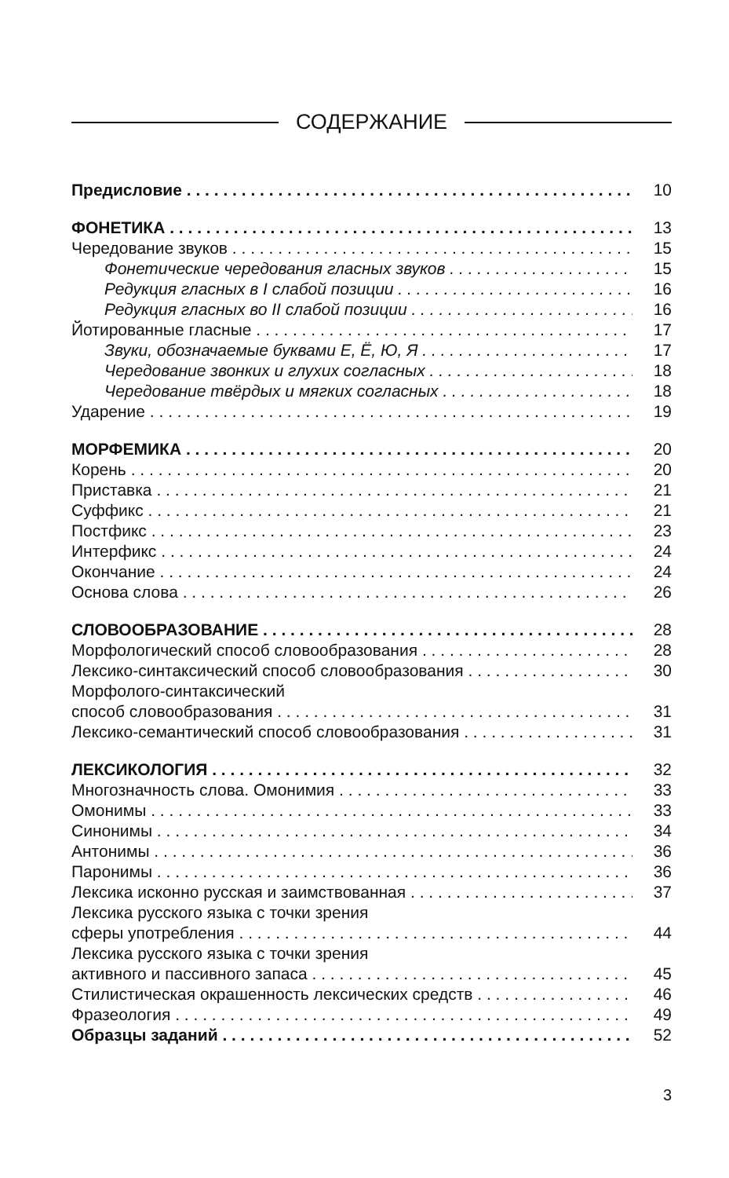СОДЕРЖАНИЕ
Предисловие 10
ФОНЕТИКА 13
Чередование звуков 15
Фонетические чередования гласных звуков 15
Редукция гласных в I слабой позиции 16
Редукция гласных во II слабой позиции 16
Йотированные гласные 17
Звуки, обозначаемые буквами Е, Ё, Ю, Я 17
Чередование звонких и глухих согласных 18
Чередование твёрдых и мягких согласных 18
Ударение 19
МОРФЕМИКА 20
Корень 20
Приставка 21
Суффикс 21
Постфикс 23
Интерфикс 24
Окончание 24
Основа слова 26
СЛОВООБРАЗОВАНИЕ 28
Морфологический способ словообразования 28
Лексико-синтаксический способ словообразования 30
Морфолого-синтаксический
способ словообразования 31
Лексико-семантический способ словообразования 31
ЛЕКСИКОЛОГИЯ 32
Многозначность слова. Омонимия 33
Омонимы 33
Синонимы 34
Антонимы 36
Паронимы 36
Лексика исконно русская и заимствованная 37
Лексика русского языка с точки зрения
сферы употребления 44
Лексика русского языка с точки зрения
активного и пассивного запаса 45
Стилистическая окрашенность лексических средств 46
Фразеология 49
Образцы заданий 52
3